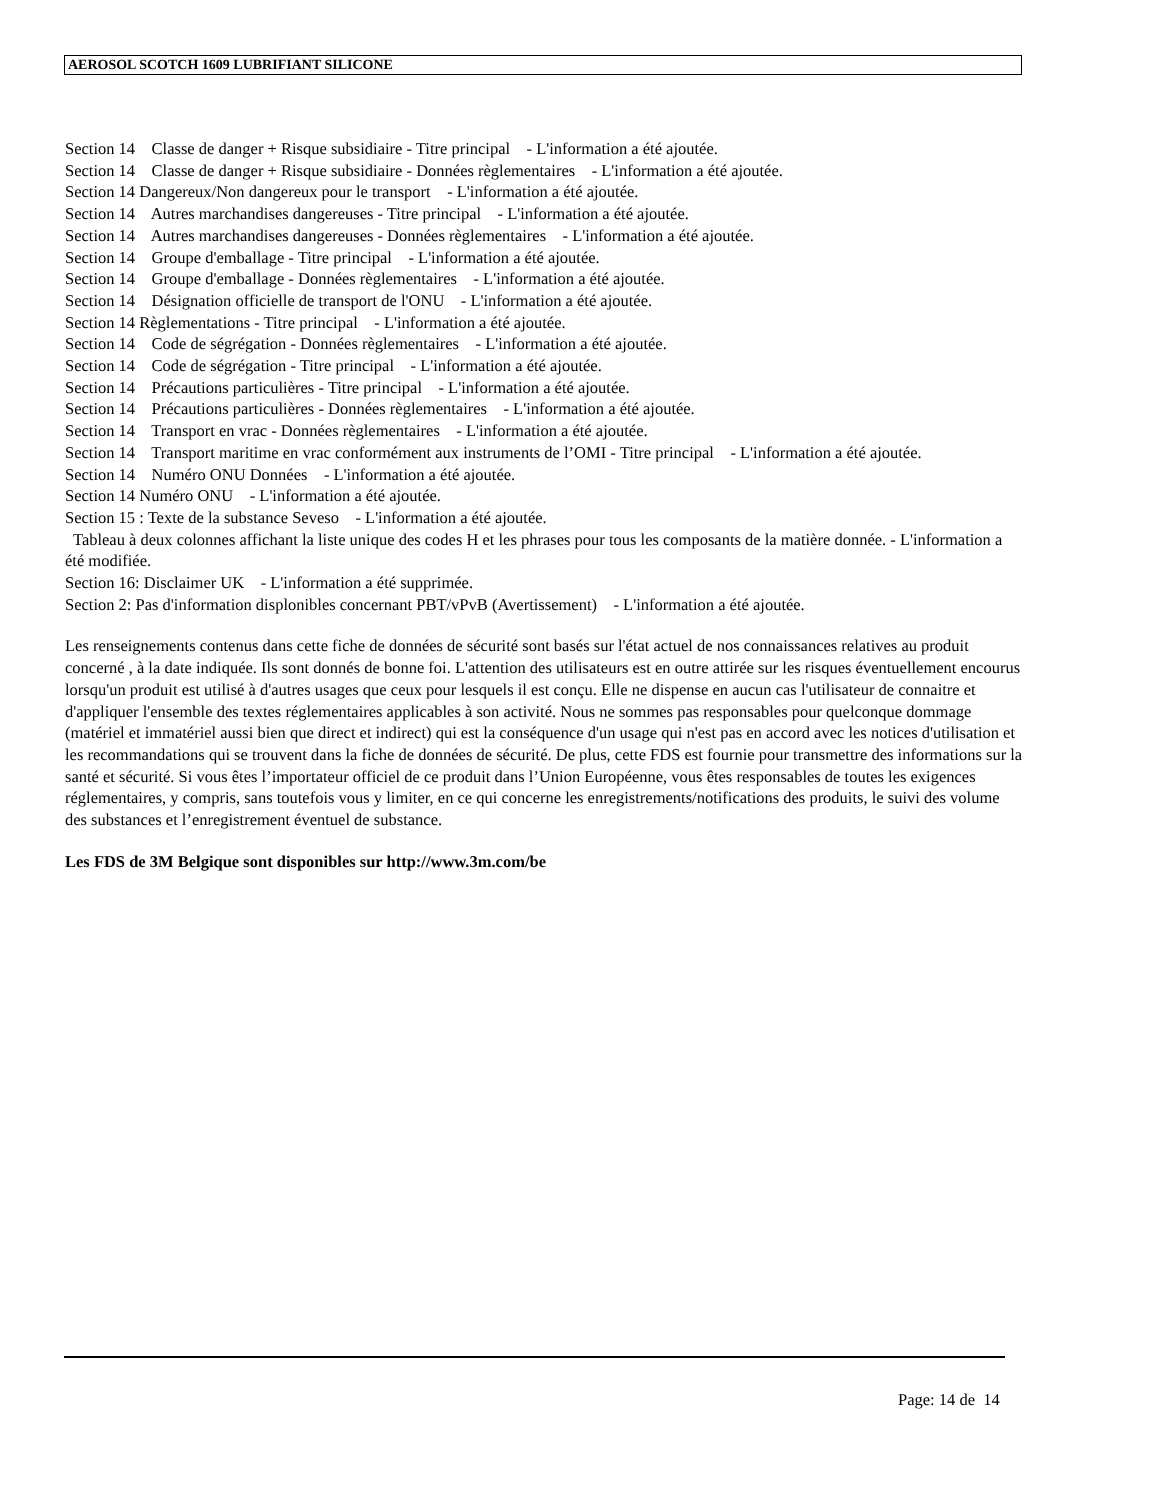AEROSOL SCOTCH 1609 LUBRIFIANT SILICONE
Section 14 Classe de danger + Risque subsidiaire - Titre principal - L'information a été ajoutée.
Section 14 Classe de danger + Risque subsidiaire - Données règlementaires - L'information a été ajoutée.
Section 14 Dangereux/Non dangereux pour le transport - L'information a été ajoutée.
Section 14 Autres marchandises dangereuses - Titre principal - L'information a été ajoutée.
Section 14 Autres marchandises dangereuses - Données règlementaires - L'information a été ajoutée.
Section 14 Groupe d'emballage - Titre principal - L'information a été ajoutée.
Section 14 Groupe d'emballage - Données règlementaires - L'information a été ajoutée.
Section 14 Désignation officielle de transport de l'ONU - L'information a été ajoutée.
Section 14 Règlementations - Titre principal - L'information a été ajoutée.
Section 14 Code de ségrégation - Données règlementaires - L'information a été ajoutée.
Section 14 Code de ségrégation - Titre principal - L'information a été ajoutée.
Section 14 Précautions particulières - Titre principal - L'information a été ajoutée.
Section 14 Précautions particulières - Données règlementaires - L'information a été ajoutée.
Section 14 Transport en vrac - Données règlementaires - L'information a été ajoutée.
Section 14 Transport maritime en vrac conformément aux instruments de l’OMI - Titre principal - L'information a été ajoutée.
Section 14 Numéro ONU Données - L'information a été ajoutée.
Section 14 Numéro ONU - L'information a été ajoutée.
Section 15 : Texte de la substance Seveso - L'information a été ajoutée.
Tableau à deux colonnes affichant la liste unique des codes H et les phrases pour tous les composants de la matière donnée. - L'information a été modifiée.
Section 16: Disclaimer UK - L'information a été supprimée.
Section 2: Pas d'information displonibles concernant PBT/vPvB (Avertissement) - L'information a été ajoutée.
Les renseignements contenus dans cette fiche de données de sécurité sont basés sur l'état actuel de nos connaissances relatives au produit concerné , à la date indiquée. Ils sont donnés de bonne foi. L'attention des utilisateurs est en outre attirée sur les risques éventuellement encourus lorsqu'un produit est utilisé à d'autres usages que ceux pour lesquels il est conçu. Elle ne dispense en aucun cas l'utilisateur de connaitre et d'appliquer l'ensemble des textes réglementaires applicables à son activité. Nous ne sommes pas responsables pour quelconque dommage (matériel et immatériel aussi bien que direct et indirect) qui est la conséquence d'un usage qui n'est pas en accord avec les notices d'utilisation et les recommandations qui se trouvent dans la fiche de données de sécurité. De plus, cette FDS est fournie pour transmettre des informations sur la santé et sécurité. Si vous êtes l’importateur officiel de ce produit dans l’Union Européenne, vous êtes responsables de toutes les exigences réglementaires, y compris, sans toutefois vous y limiter, en ce qui concerne les enregistrements/notifications des produits, le suivi des volume des substances et l’enregistrement éventuel de substance.
Les FDS de 3M Belgique sont disponibles sur http://www.3m.com/be
Page: 14 de 14